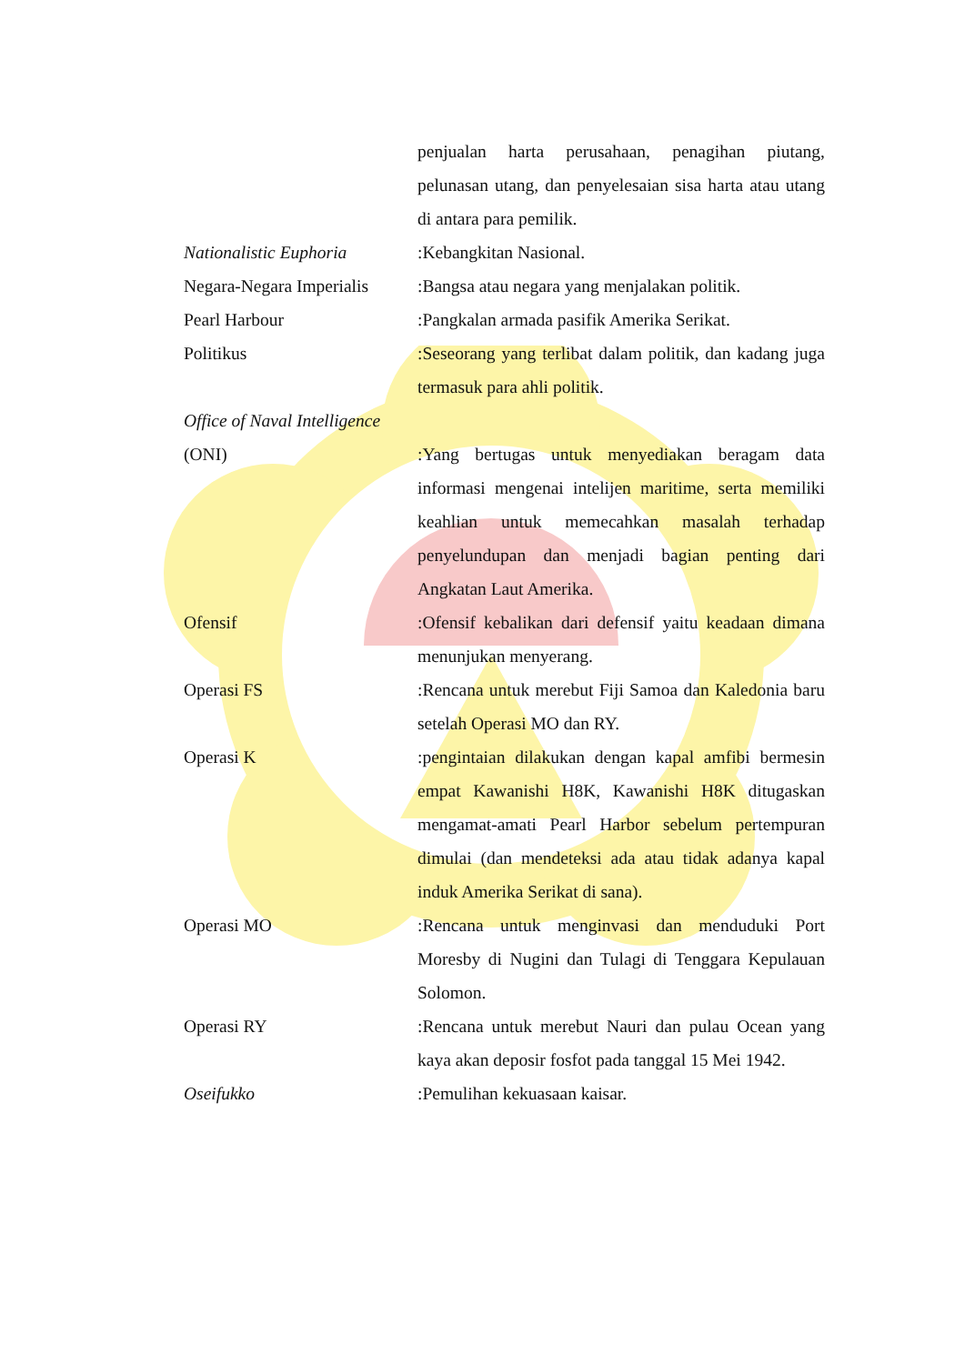penjualan harta perusahaan, penagihan piutang, pelunasan utang, dan penyelesaian sisa harta atau utang di antara para pemilik.
Nationalistic Euphoria
:Kebangkitan Nasional.
Negara-Negara Imperialis
:Bangsa atau negara yang menjalakan politik.
Pearl Harbour :Pangkalan armada pasifik Amerika Serikat.
Politikus :Seseorang yang terlibat dalam politik, dan kadang juga termasuk para ahli politik.
Office of Naval Intelligence
(ONI) :Yang bertugas untuk menyediakan beragam data informasi mengenai intelijen maritime, serta memiliki keahlian untuk memecahkan masalah terhadap penyelundupan dan menjadi bagian penting dari Angkatan Laut Amerika.
Ofensif :Ofensif kebalikan dari defensif yaitu keadaan dimana menunjukan menyerang.
Operasi FS :Rencana untuk merebut Fiji Samoa dan Kaledonia baru setelah Operasi MO dan RY.
Operasi K :pengintaian dilakukan dengan kapal amfibi bermesin empat Kawanishi H8K, Kawanishi H8K ditugaskan mengamat-amati Pearl Harbor sebelum pertempuran dimulai (dan mendeteksi ada atau tidak adanya kapal induk Amerika Serikat di sana).
Operasi MO :Rencana untuk menginvasi dan menduduki Port Moresby di Nugini dan Tulagi di Tenggara Kepulauan Solomon.
Operasi RY :Rencana untuk merebut Nauri dan pulau Ocean yang kaya akan deposir fosfot pada tanggal 15 Mei 1942.
Oseifukko :Pemulihan kekuasaan kaisar.